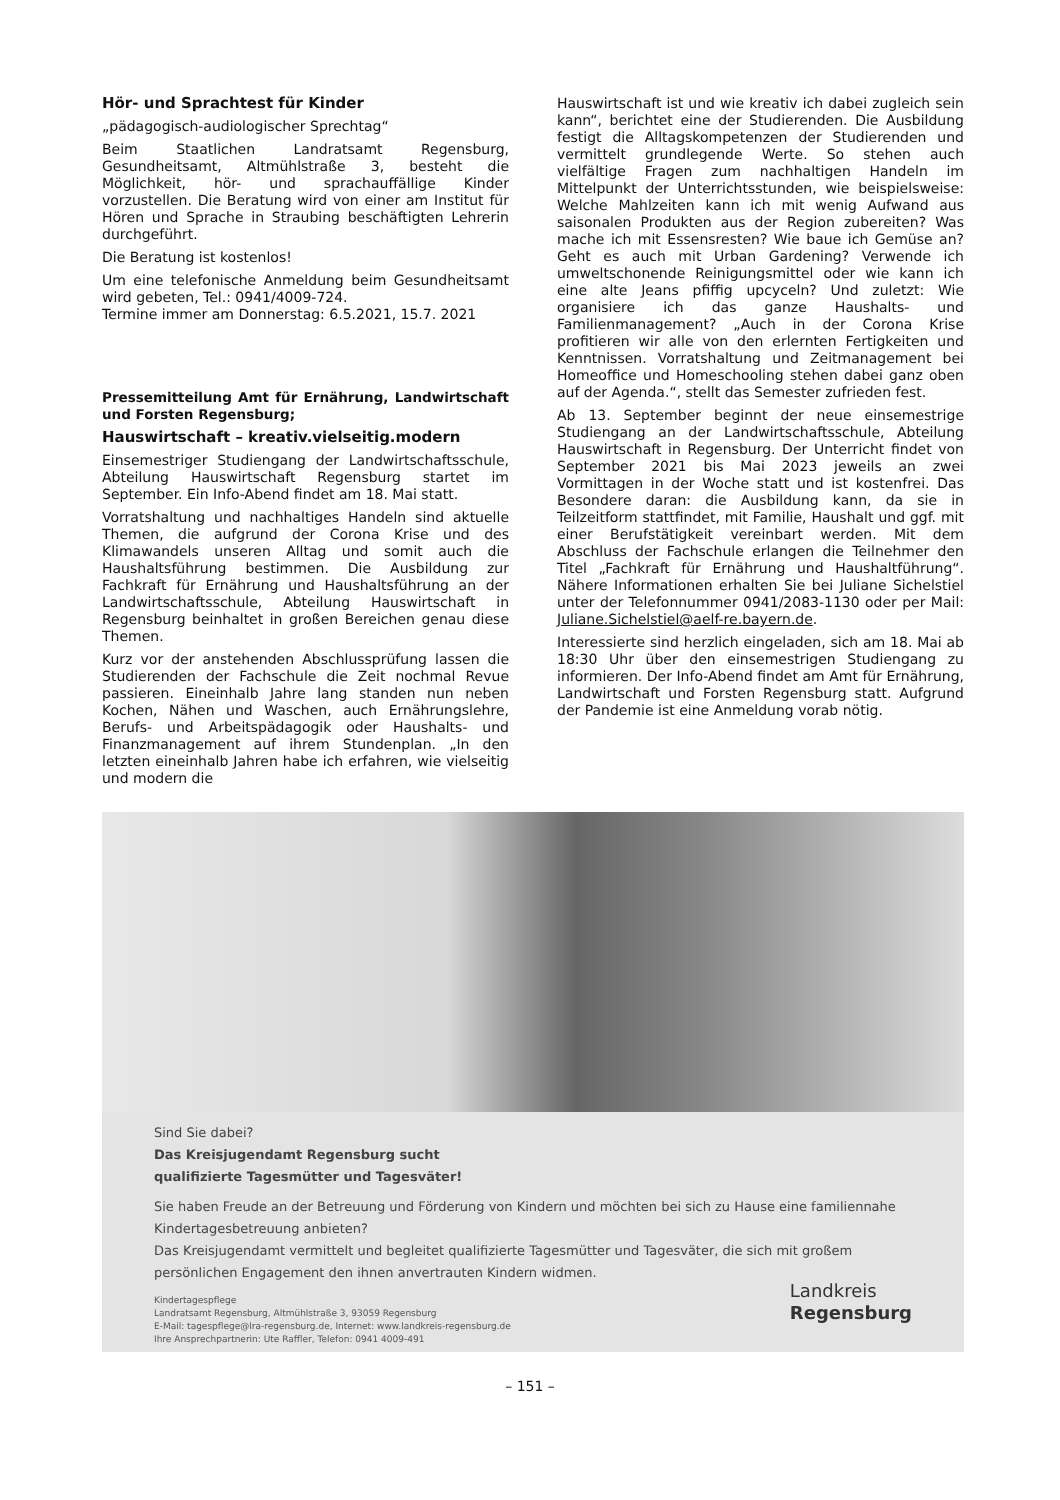Hör- und Sprachtest für Kinder
„pädagogisch-audiologischer Sprechtag“
Beim Staatlichen Landratsamt Regensburg, Gesundheitsamt, Altmühlstraße 3, besteht die Möglichkeit, hör- und sprachauffällige Kinder vorzustellen. Die Beratung wird von einer am Institut für Hören und Sprache in Straubing beschäftigten Lehrerin durchgeführt.
Die Beratung ist kostenlos!
Um eine telefonische Anmeldung beim Gesundheitsamt wird gebeten, Tel.: 0941/4009-724.
Termine immer am Donnerstag: 6.5.2021, 15.7. 2021
Pressemitteilung Amt für Ernährung, Landwirtschaft und Forsten Regensburg;
Hauswirtschaft – kreativ.vielseitig.modern
Einsemestriger Studiengang der Landwirtschaftsschule, Abteilung Hauswirtschaft Regensburg startet im September. Ein Info-Abend findet am 18. Mai statt.
Vorratshaltung und nachhaltiges Handeln sind aktuelle Themen, die aufgrund der Corona Krise und des Klimawandels unseren Alltag und somit auch die Haushaltsführung bestimmen. Die Ausbildung zur Fachkraft für Ernährung und Haushaltsführung an der Landwirtschaftsschule, Abteilung Hauswirtschaft in Regensburg beinhaltet in großen Bereichen genau diese Themen.
Kurz vor der anstehenden Abschlussprüfung lassen die Studierenden der Fachschule die Zeit nochmal Revue passieren. Eineinhalb Jahre lang standen nun neben Kochen, Nähen und Waschen, auch Ernährungslehre, Berufs- und Arbeitspädagogik oder Haushalts- und Finanzmanagement auf ihrem Stundenplan. „In den letzten eineinhalb Jahren habe ich erfahren, wie vielseitig und modern die
Hauswirtschaft ist und wie kreativ ich dabei zugleich sein kann“, berichtet eine der Studierenden. Die Ausbildung festigt die Alltagskompetenzen der Studierenden und vermittelt grundlegende Werte. So stehen auch vielfältige Fragen zum nachhaltigen Handeln im Mittelpunkt der Unterrichtsstunden, wie beispielsweise: Welche Mahlzeiten kann ich mit wenig Aufwand aus saisonalen Produkten aus der Region zubereiten? Was mache ich mit Essensresten? Wie baue ich Gemüse an? Geht es auch mit Urban Gardening? Verwende ich umweltschonende Reinigungsmittel oder wie kann ich eine alte Jeans pfiffig upcyceln? Und zuletzt: Wie organisiere ich das ganze Haushalts- und Familienmanagement? „Auch in der Corona Krise profitieren wir alle von den erlernten Fertigkeiten und Kenntnissen. Vorratshaltung und Zeitmanagement bei Homeoffice und Homeschooling stehen dabei ganz oben auf der Agenda.“, stellt das Semester zufrieden fest.
Ab 13. September beginnt der neue einsemestrige Studiengang an der Landwirtschaftsschule, Abteilung Hauswirtschaft in Regensburg. Der Unterricht findet von September 2021 bis Mai 2023 jeweils an zwei Vormittagen in der Woche statt und ist kostenfrei. Das Besondere daran: die Ausbildung kann, da sie in Teilzeitform stattfindet, mit Familie, Haushalt und ggf. mit einer Berufstätigkeit vereinbart werden. Mit dem Abschluss der Fachschule erlangen die Teilnehmer den Titel „Fachkraft für Ernährung und Haushaltführung“. Nähere Informationen erhalten Sie bei Juliane Sichelstiel unter der Telefonnummer 0941/2083-1130 oder per Mail: Juliane.Sichelstiel@aelf-re.bayern.de.
Interessierte sind herzlich eingeladen, sich am 18. Mai ab 18:30 Uhr über den einsemestrigen Studiengang zu informieren. Der Info-Abend findet am Amt für Ernährung, Landwirtschaft und Forsten Regensburg statt. Aufgrund der Pandemie ist eine Anmeldung vorab nötig.
Sind Sie dabei?
Das Kreisjugendamt Regensburg sucht
qualifizierte Tagesmütter und Tagesväter!
Sie haben Freude an der Betreuung und Förderung von Kindern und möchten bei sich zu Hause eine familiennahe Kindertagesbetreuung anbieten?
Das Kreisjugendamt vermittelt und begleitet qualifizierte Tagesmütter und Tagesväter, die sich mit großem persönlichen Engagement den ihnen anvertrauten Kindern widmen.
Kindertagespflege
Landratsamt Regensburg, Altmühlstraße 3, 93059 Regensburg
E-Mail: tagespflege@lra-regensburg.de, Internet: www.landkreis-regensburg.de
Ihre Ansprechpartnerin: Ute Raffler, Telefon: 0941 4009-491
Landkreis
Regensburg
– 151 –